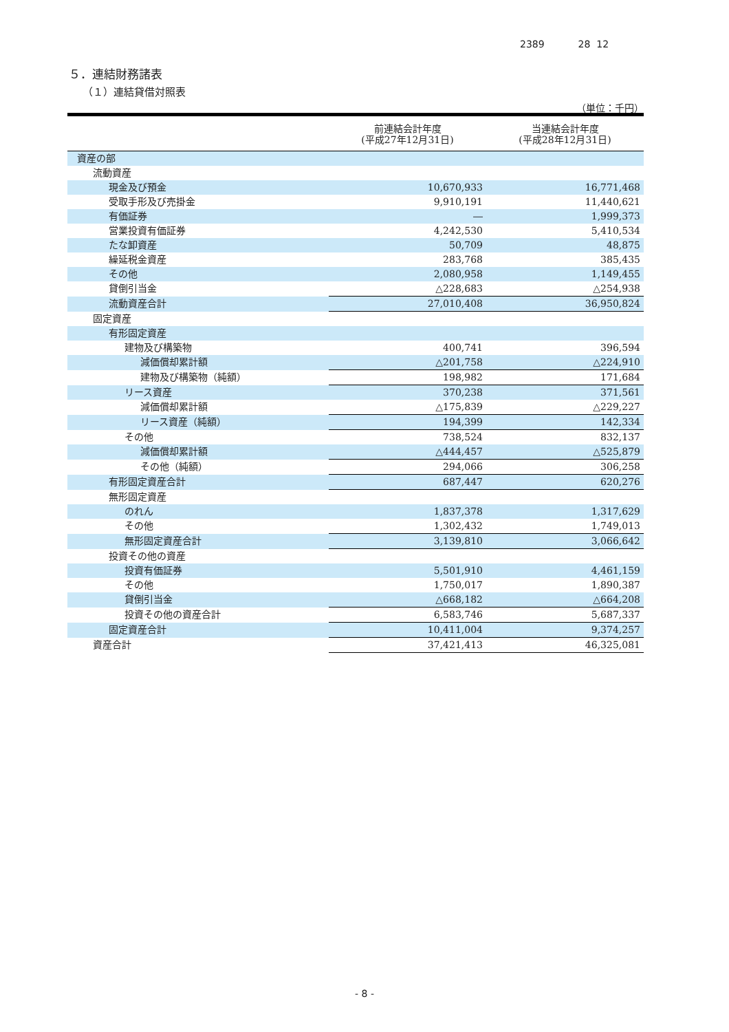2389 28 12
５．連結財務諸表
（１）連結貸借対照表
（単位：千円）
| | 前連結会計年度 (平成27年12月31日) | 当連結会計年度 (平成28年12月31日) |
| --- | --- | --- |
| 資産の部 | | |
| 流動資産 | | |
| 現金及び預金 | 10,670,933 | 16,771,468 |
| 受取手形及び売掛金 | 9,910,191 | 11,440,621 |
| 有価証券 | ― | 1,999,373 |
| 営業投資有価証券 | 4,242,530 | 5,410,534 |
| たな卸資産 | 50,709 | 48,875 |
| 繰延税金資産 | 283,768 | 385,435 |
| その他 | 2,080,958 | 1,149,455 |
| 貸倒引当金 | △228,683 | △254,938 |
| 流動資産合計 | 27,010,408 | 36,950,824 |
| 固定資産 | | |
| 有形固定資産 | | |
| 建物及び構築物 | 400,741 | 396,594 |
| 減価償却累計額 | △201,758 | △224,910 |
| 建物及び構築物（純額） | 198,982 | 171,684 |
| リース資産 | 370,238 | 371,561 |
| 減価償却累計額 | △175,839 | △229,227 |
| リース資産（純額） | 194,399 | 142,334 |
| その他 | 738,524 | 832,137 |
| 減価償却累計額 | △444,457 | △525,879 |
| その他（純額） | 294,066 | 306,258 |
| 有形固定資産合計 | 687,447 | 620,276 |
| 無形固定資産 | | |
| のれん | 1,837,378 | 1,317,629 |
| その他 | 1,302,432 | 1,749,013 |
| 無形固定資産合計 | 3,139,810 | 3,066,642 |
| 投資その他の資産 | | |
| 投資有価証券 | 5,501,910 | 4,461,159 |
| その他 | 1,750,017 | 1,890,387 |
| 貸倒引当金 | △668,182 | △664,208 |
| 投資その他の資産合計 | 6,583,746 | 5,687,337 |
| 固定資産合計 | 10,411,004 | 9,374,257 |
| 資産合計 | 37,421,413 | 46,325,081 |
- 8 -